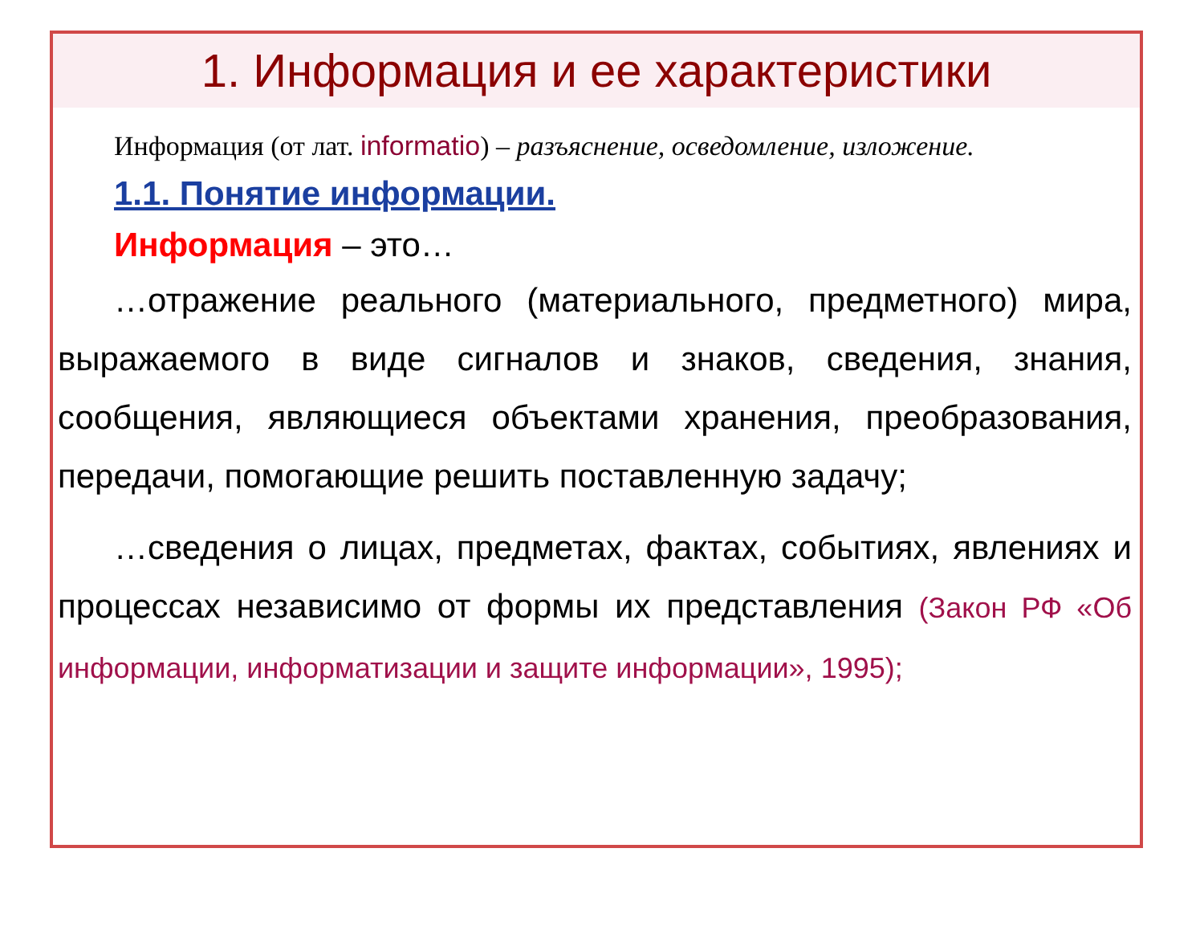1. Информация и ее характеристики
Информация (от лат. informatio) – разъяснение, осведомление, изложение.
1.1. Понятие информации.
Информация – это…
…отражение реального (материального, предметного) мира, выражаемого в виде сигналов и знаков, сведения, знания, сообщения, являющиеся объектами хранения, преобразования, передачи, помогающие решить поставленную задачу;
…сведения о лицах, предметах, фактах, событиях, явлениях и процессах независимо от формы их представления (Закон РФ «Об информации, информатизации и защите информации», 1995);